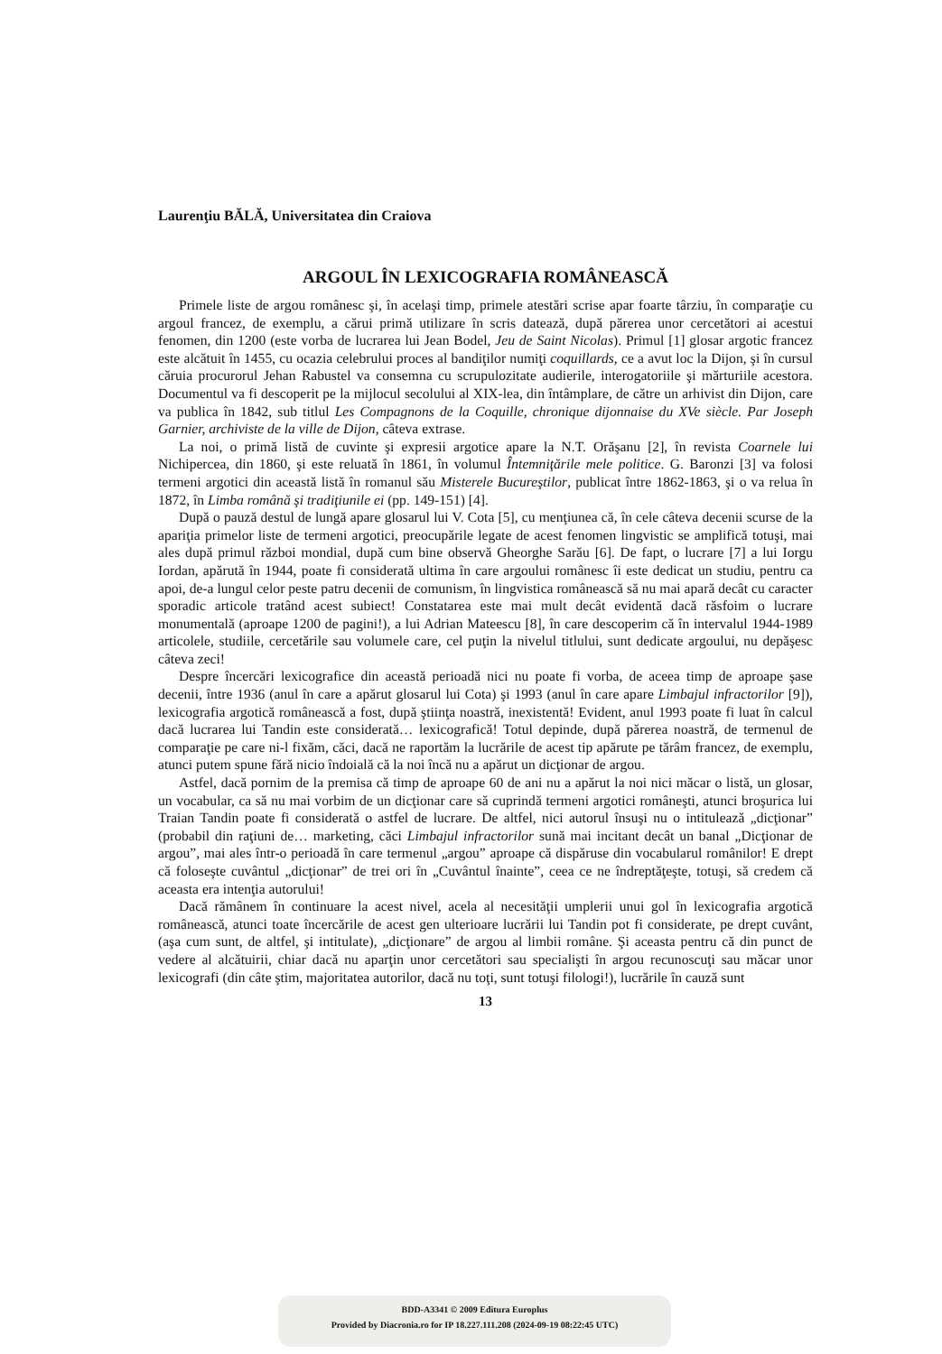Laurenţiu BĂLĂ, Universitatea din Craiova
ARGOUL ÎN LEXICOGRAFIA ROMÂNEASCĂ
Primele liste de argou românesc şi, în acelaşi timp, primele atestări scrise apar foarte târziu, în comparaţie cu argoul francez, de exemplu, a cărui primă utilizare în scris datează, după părerea unor cercetători ai acestui fenomen, din 1200 (este vorba de lucrarea lui Jean Bodel, Jeu de Saint Nicolas). Primul [1] glosar argotic francez este alcătuit în 1455, cu ocazia celebrului proces al bandiţilor numiţi coquillards, ce a avut loc la Dijon, şi în cursul căruia procurorul Jehan Rabustel va consemna cu scrupulozitate audierile, interogatoriile şi mărturiile acestora. Documentul va fi descoperit pe la mijlocul secolului al XIX-lea, din întâmplare, de către un arhivist din Dijon, care va publica în 1842, sub titlul Les Compagnons de la Coquille, chronique dijonnaise du XVe siècle. Par Joseph Garnier, archiviste de la ville de Dijon, câteva extrase.
La noi, o primă listă de cuvinte şi expresii argotice apare la N.T. Orăşanu [2], în revista Coarnele lui Nichipercea, din 1860, şi este reluată în 1861, în volumul Întemniţările mele politice. G. Baronzi [3] va folosi termeni argotici din această listă în romanul său Misterele Bucureştilor, publicat între 1862-1863, şi o va relua în 1872, în Limba română şi tradiţiunile ei (pp. 149-151) [4].
După o pauză destul de lungă apare glosarul lui V. Cota [5], cu menţiunea că, în cele câteva decenii scurse de la apariţia primelor liste de termeni argotici, preocupările legate de acest fenomen lingvistic se amplifică totuşi, mai ales după primul război mondial, după cum bine observă Gheorghe Sarău [6]. De fapt, o lucrare [7] a lui Iorgu Iordan, apărută în 1944, poate fi considerată ultima în care argoului românesc îi este dedicat un studiu, pentru ca apoi, de-a lungul celor peste patru decenii de comunism, în lingvistica românească să nu mai apară decât cu caracter sporadic articole tratând acest subiect! Constatarea este mai mult decât evidentă dacă răsfoim o lucrare monumentală (aproape 1200 de pagini!), a lui Adrian Mateescu [8], în care descoperim că în intervalul 1944-1989 articolele, studiile, cercetările sau volumele care, cel puţin la nivelul titlului, sunt dedicate argoului, nu depăşesc câteva zeci!
Despre încercări lexicografice din această perioadă nici nu poate fi vorba, de aceea timp de aproape şase decenii, între 1936 (anul în care a apărut glosarul lui Cota) şi 1993 (anul în care apare Limbajul infractorilor [9]), lexicografia argotică românească a fost, după ştiinţa noastră, inexistentă! Evident, anul 1993 poate fi luat în calcul dacă lucrarea lui Tandin este considerată… lexicografică! Totul depinde, după părerea noastră, de termenul de comparaţie pe care ni-l fixăm, căci, dacă ne raportăm la lucrările de acest tip apărute pe tărâm francez, de exemplu, atunci putem spune fără nicio îndoială că la noi încă nu a apărut un dicţionar de argou.
Astfel, dacă pornim de la premisa că timp de aproape 60 de ani nu a apărut la noi nici măcar o listă, un glosar, un vocabular, ca să nu mai vorbim de un dicţionar care să cuprindă termeni argotici româneşti, atunci broşurica lui Traian Tandin poate fi considerată o astfel de lucrare. De altfel, nici autorul însuşi nu o intitulează „dicţionar” (probabil din raţiuni de… marketing, căci Limbajul infractorilor sună mai incitant decât un banal „Dicţionar de argou”, mai ales într-o perioadă în care termenul „argou” aproape că dispăruse din vocabularul românilor! E drept că foloseşte cuvântul „dicţionar” de trei ori în „Cuvântul înainte”, ceea ce ne îndreptăţeşte, totuşi, să credem că aceasta era intenţia autorului!
Dacă rămânem în continuare la acest nivel, acela al necesităţii umplerii unui gol în lexicografia argotică românească, atunci toate încercările de acest gen ulterioare lucrării lui Tandin pot fi considerate, pe drept cuvânt, (aşa cum sunt, de altfel, şi intitulate), „dicţionare” de argou al limbii române. Şi aceasta pentru că din punct de vedere al alcătuirii, chiar dacă nu aparţin unor cercetători sau specialişti în argou recunoscuţi sau măcar unor lexicografi (din câte ştim, majoritatea autorilor, dacă nu toţi, sunt totuşi filologi!), lucrările în cauză sunt
13
BDD-A3341 © 2009 Editura Europlus
Provided by Diacronia.ro for IP 18.227.111.208 (2024-09-19 08:22:45 UTC)